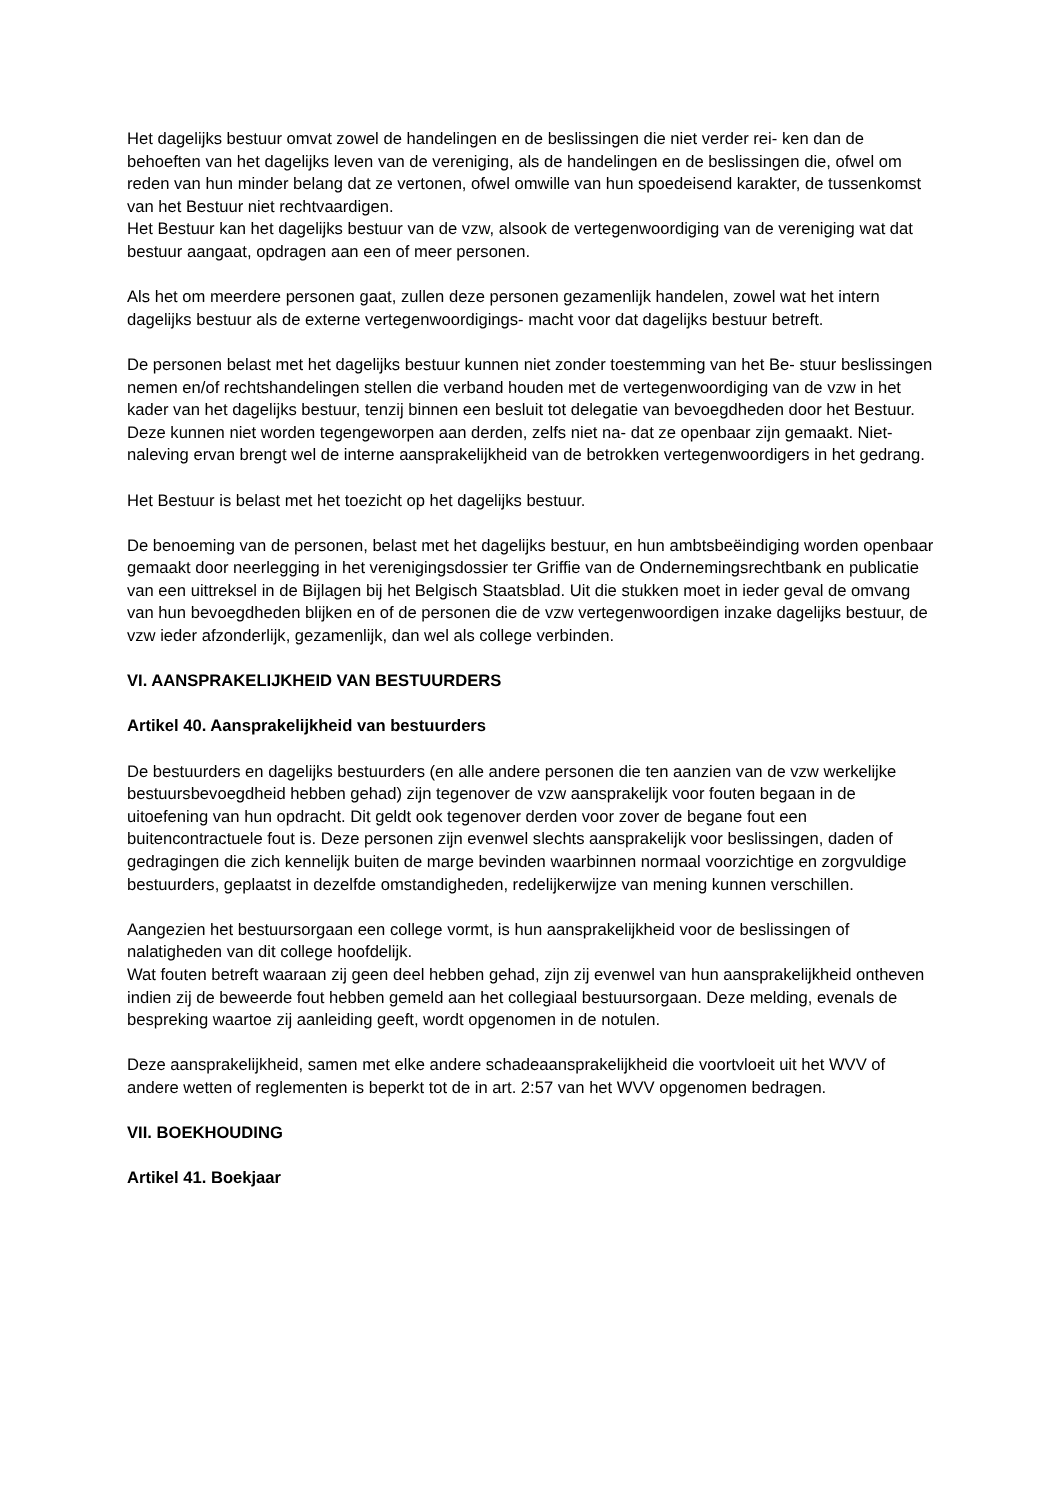Het dagelijks bestuur omvat zowel de handelingen en de beslissingen die niet verder rei- ken dan de behoeften van het dagelijks leven van de vereniging, als de handelingen en de beslissingen die, ofwel om reden van hun minder belang dat ze vertonen, ofwel omwille van hun spoedeisend karakter, de tussenkomst van het Bestuur niet rechtvaardigen.
Het Bestuur kan het dagelijks bestuur van de vzw, alsook de vertegenwoordiging van de vereniging wat dat bestuur aangaat, opdragen aan een of meer personen.
Als het om meerdere personen gaat, zullen deze personen gezamenlijk handelen, zowel wat het intern dagelijks bestuur als de externe vertegenwoordigings- macht voor dat dagelijks bestuur betreft.
De personen belast met het dagelijks bestuur kunnen niet zonder toestemming van het Be- stuur beslissingen nemen en/of rechtshandelingen stellen die verband houden met de vertegenwoordiging van de vzw in het kader van het dagelijks bestuur, tenzij binnen een besluit tot delegatie van bevoegdheden door het Bestuur. Deze kunnen niet worden tegengeworpen aan derden, zelfs niet na- dat ze openbaar zijn gemaakt. Niet-naleving ervan brengt wel de interne aansprakelijkheid van de betrokken vertegenwoordigers in het gedrang.
Het Bestuur is belast met het toezicht op het dagelijks bestuur.
De benoeming van de personen, belast met het dagelijks bestuur, en hun ambtsbeëindiging worden openbaar gemaakt door neerlegging in het verenigingsdossier ter Griffie van de Ondernemingsrechtbank en publicatie van een uittreksel in de Bijlagen bij het Belgisch Staatsblad. Uit die stukken moet in ieder geval de omvang van hun bevoegdheden blijken en of de personen die de vzw vertegenwoordigen inzake dagelijks bestuur, de vzw ieder afzonderlijk, gezamenlijk, dan wel als college verbinden.
VI. AANSPRAKELIJKHEID VAN BESTUURDERS
Artikel 40. Aansprakelijkheid van bestuurders
De bestuurders en dagelijks bestuurders (en alle andere personen die ten aanzien van de vzw werkelijke bestuursbevoegdheid hebben gehad) zijn tegenover de vzw aansprakelijk voor fouten begaan in de uitoefening van hun opdracht. Dit geldt ook tegenover derden voor zover de begane fout een buitencontractuele fout is. Deze personen zijn evenwel slechts aansprakelijk voor beslissingen, daden of gedragingen die zich kennelijk buiten de marge bevinden waarbinnen normaal voorzichtige en zorgvuldige bestuurders, geplaatst in dezelfde omstandigheden, redelijkerwijze van mening kunnen verschillen.
Aangezien het bestuursorgaan een college vormt, is hun aansprakelijkheid voor de beslissingen of nalatigheden van dit college hoofdelijk.
Wat fouten betreft waaraan zij geen deel hebben gehad, zijn zij evenwel van hun aansprakelijkheid ontheven indien zij de beweerde fout hebben gemeld aan het collegiaal bestuursorgaan. Deze melding, evenals de bespreking waartoe zij aanleiding geeft, wordt opgenomen in de notulen.
Deze aansprakelijkheid, samen met elke andere schadeaansprakelijkheid die voortvloeit uit het WVV of andere wetten of reglementen is beperkt tot de in art. 2:57 van het WVV opgenomen bedragen.
VII. BOEKHOUDING
Artikel 41. Boekjaar